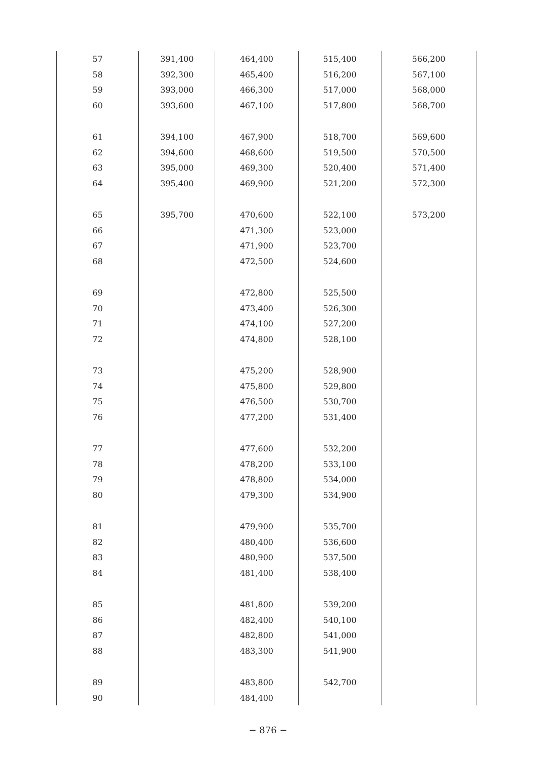| 57 | 391,400 | 464,400 | 515,400 | 566,200 |
| 58 | 392,300 | 465,400 | 516,200 | 567,100 |
| 59 | 393,000 | 466,300 | 517,000 | 568,000 |
| 60 | 393,600 | 467,100 | 517,800 | 568,700 |
| 61 | 394,100 | 467,900 | 518,700 | 569,600 |
| 62 | 394,600 | 468,600 | 519,500 | 570,500 |
| 63 | 395,000 | 469,300 | 520,400 | 571,400 |
| 64 | 395,400 | 469,900 | 521,200 | 572,300 |
| 65 | 395,700 | 470,600 | 522,100 | 573,200 |
| 66 | | 471,300 | 523,000 | |
| 67 | | 471,900 | 523,700 | |
| 68 | | 472,500 | 524,600 | |
| 69 | | 472,800 | 525,500 | |
| 70 | | 473,400 | 526,300 | |
| 71 | | 474,100 | 527,200 | |
| 72 | | 474,800 | 528,100 | |
| 73 | | 475,200 | 528,900 | |
| 74 | | 475,800 | 529,800 | |
| 75 | | 476,500 | 530,700 | |
| 76 | | 477,200 | 531,400 | |
| 77 | | 477,600 | 532,200 | |
| 78 | | 478,200 | 533,100 | |
| 79 | | 478,800 | 534,000 | |
| 80 | | 479,300 | 534,900 | |
| 81 | | 479,900 | 535,700 | |
| 82 | | 480,400 | 536,600 | |
| 83 | | 480,900 | 537,500 | |
| 84 | | 481,400 | 538,400 | |
| 85 | | 481,800 | 539,200 | |
| 86 | | 482,400 | 540,100 | |
| 87 | | 482,800 | 541,000 | |
| 88 | | 483,300 | 541,900 | |
| 89 | | 483,800 | 542,700 | |
| 90 | | 484,400 | | |
− 876 −